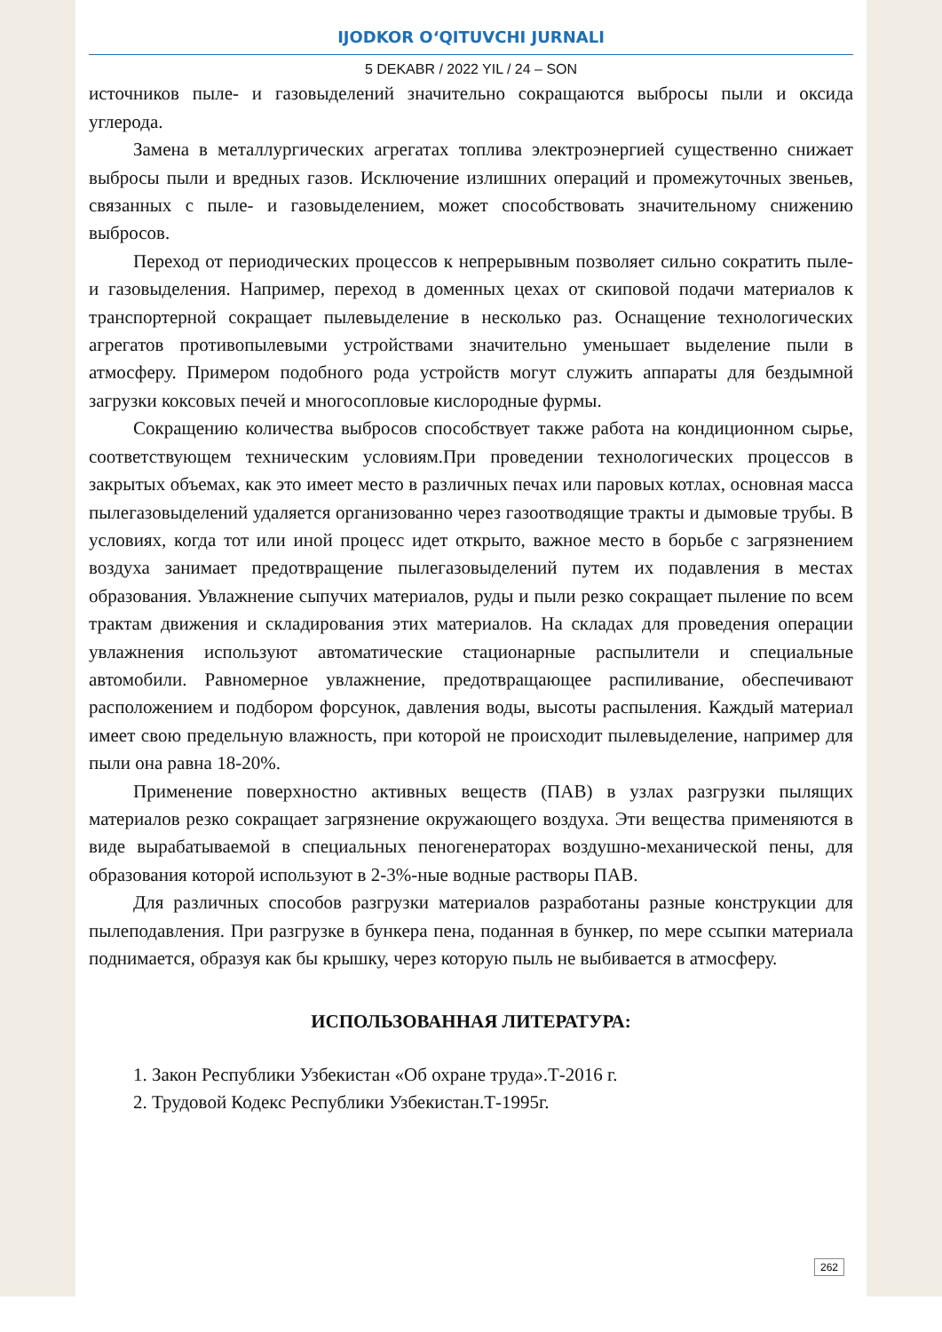IJODKOR O‘QITUVCHI JURNALI
5 DEKABR / 2022 YIL / 24 – SON
источников пыле- и газовыделений значительно сокращаются выбросы пыли и оксида углерода.
Замена в металлургических агрегатах топлива электроэнергией существенно снижает выбросы пыли и вредных газов. Исключение излишних операций и промежуточных звеньев, связанных с пыле- и газовыделением, может способствовать значительному снижению выбросов.
Переход от периодических процессов к непрерывным позволяет сильно сократить пыле- и газовыделения. Например, переход в доменных цехах от скиповой подачи материалов к транспортерной сокращает пылевыделение в несколько раз. Оснащение технологических агрегатов противопылевыми устройствами значительно уменьшает выделение пыли в атмосферу. Примером подобного рода устройств могут служить аппараты для бездымной загрузки коксовых печей и многосопловые кислородные фурмы.
Сокращению количества выбросов способствует также работа на кондиционном сырье, соответствующем техническим условиям.При проведении технологических процессов в закрытых объемах, как это имеет место в различных печах или паровых котлах, основная масса пылегазовыделений удаляется организованно через газоотводящие тракты и дымовые трубы. В условиях, когда тот или иной процесс идет открыто, важное место в борьбе с загрязнением воздуха занимает предотвращение пылегазовыделений путем их подавления в местах образования. Увлажнение сыпучих материалов, руды и пыли резко сокращает пыление по всем трактам движения и складирования этих материалов. На складах для проведения операции увлажнения используют автоматические стационарные распылители и специальные автомобили. Равномерное увлажнение, предотвращающее распиливание, обеспечивают расположением и подбором форсунок, давления воды, высоты распыления. Каждый материал имеет свою предельную влажность, при которой не происходит пылевыделение, например для пыли она равна 18-20%.
Применение поверхностно активных веществ (ПАВ) в узлах разгрузки пылящих материалов резко сокращает загрязнение окружающего воздуха. Эти вещества применяются в виде вырабатываемой в специальных пеногенераторах воздушно-механической пены, для образования которой используют в 2-3%-ные водные растворы ПАВ.
Для различных способов разгрузки материалов разработаны разные конструкции для пылеподавления. При разгрузке в бункера пена, поданная в бункер, по мере ссыпки материала поднимается, образуя как бы крышку, через которую пыль не выбивается в атмосферу.
ИСПОЛЬЗОВАННАЯ ЛИТЕРАТУРА:
1. Закон Республики Узбекистан «Об охране труда».Т-2016 г.
2. Трудовой Кодекс Республики Узбекистан.Т-1995г.
262